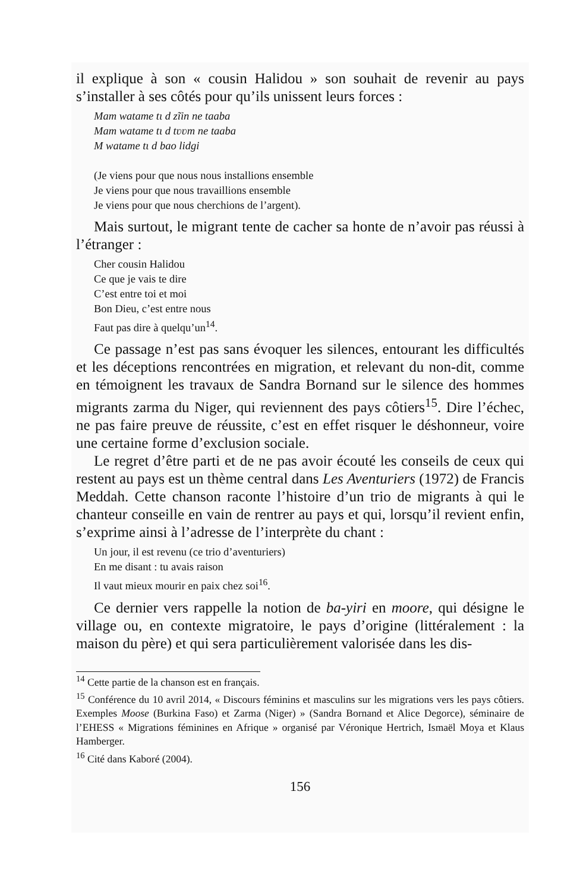il explique à son « cousin Halidou » son souhait de revenir au pays s’installer à ses côtés pour qu’ils unissent leurs forces :
Mam watame tɩ d zĩin ne taaba
Mam watame tɩ d tʋʋm ne taaba
M watame tɩ d bao lidgi
(Je viens pour que nous nous installions ensemble
Je viens pour que nous travaillions ensemble
Je viens pour que nous cherchions de l’argent).
Mais surtout, le migrant tente de cacher sa honte de n’avoir pas réussi à l’étranger :
Cher cousin Halidou
Ce que je vais te dire
C’est entre toi et moi
Bon Dieu, c’est entre nous
Faut pas dire à quelqu’un<sup>14</sup>.
Ce passage n’est pas sans évoquer les silences, entourant les difficultés et les déceptions rencontrées en migration, et relevant du non-dit, comme en témoignent les travaux de Sandra Bornand sur le silence des hommes migrants zarma du Niger, qui reviennent des pays côtiers<sup>15</sup>. Dire l’échec, ne pas faire preuve de réussite, c’est en effet risquer le déshonneur, voire une certaine forme d’exclusion sociale.
Le regret d’être parti et de ne pas avoir écouté les conseils de ceux qui restent au pays est un thème central dans Les Aventuriers (1972) de Francis Meddah. Cette chanson raconte l’histoire d’un trio de migrants à qui le chanteur conseille en vain de rentrer au pays et qui, lorsqu’il revient enfin, s’exprime ainsi à l’adresse de l’interprète du chant :
Un jour, il est revenu (ce trio d’aventuriers)
En me disant : tu avais raison
Il vaut mieux mourir en paix chez soi<sup>16</sup>.
Ce dernier vers rappelle la notion de ba-yiri en moore, qui désigne le village ou, en contexte migratoire, le pays d’origine (littéralement : la maison du père) et qui sera particulièrement valorisée dans les dis-
<sup>14</sup> Cette partie de la chanson est en français.
<sup>15</sup> Conférence du 10 avril 2014, « Discours féminins et masculins sur les migrations vers les pays côtiers. Exemples Moose (Burkina Faso) et Zarma (Niger) » (Sandra Bornand et Alice Degorce), séminaire de l’EHESS « Migrations féminines en Afrique » organisé par Véronique Hertrich, Ismaël Moya et Klaus Hamberger.
<sup>16</sup> Cité dans Kaboré (2004).
156